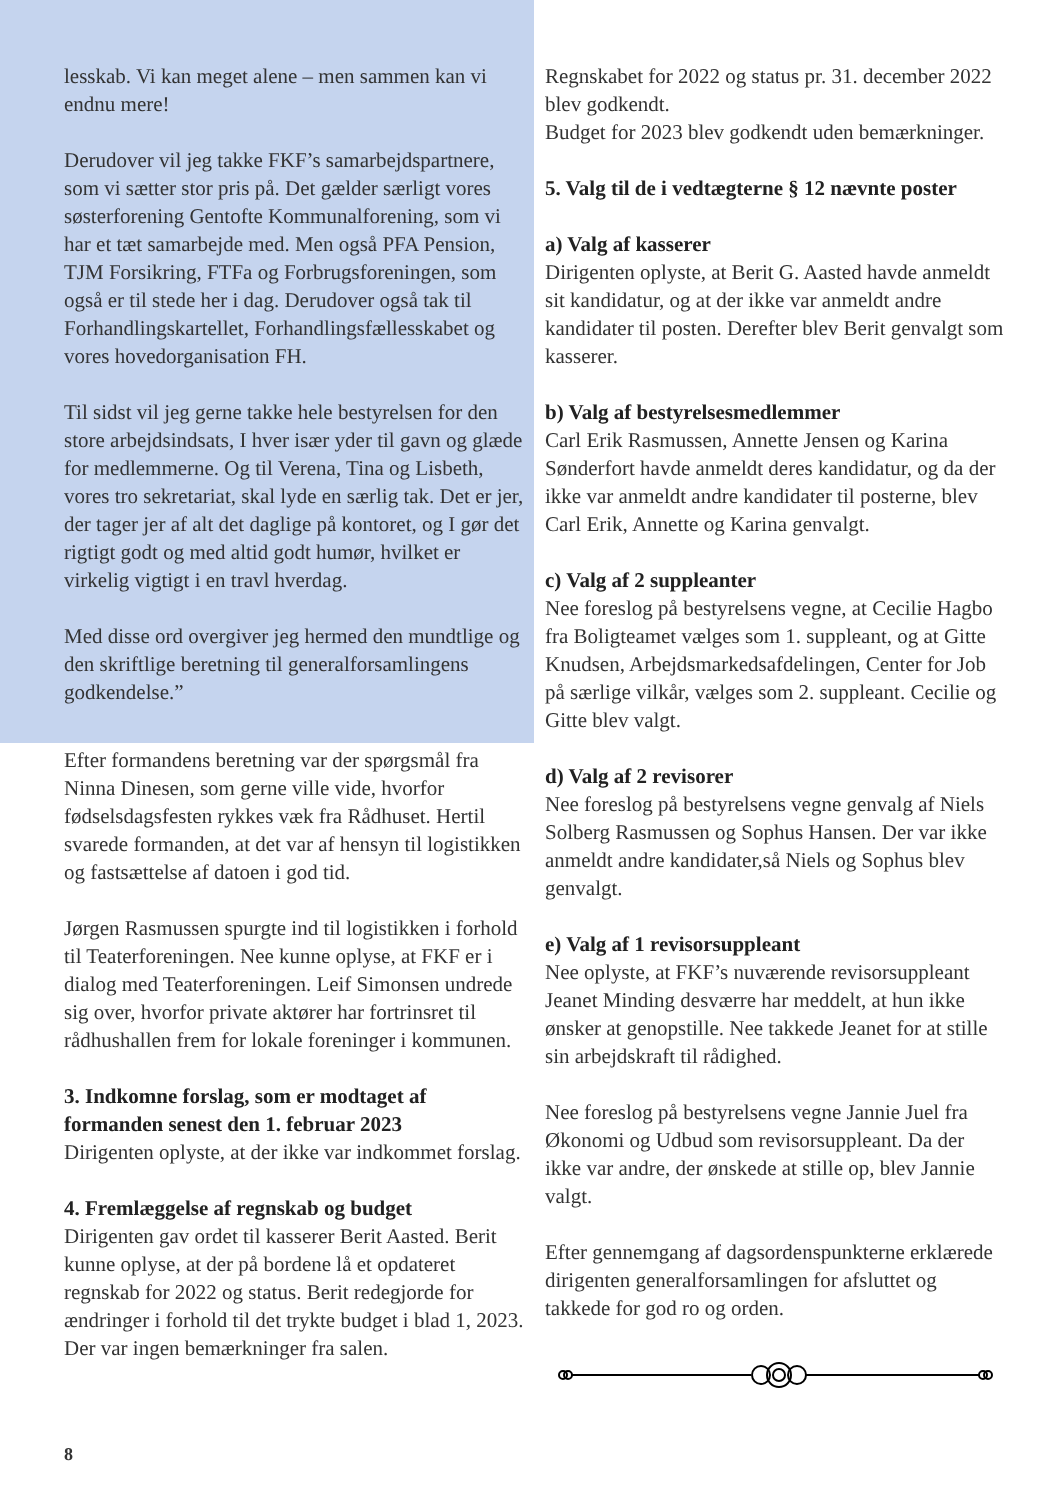lesskab. Vi kan meget alene – men sammen kan vi endnu mere!
Derudover vil jeg takke FKF’s samarbejdspartnere, som vi sætter stor pris på. Det gælder særligt vores søsterforening Gentofte Kommunalforening, som vi har et tæt samarbejde med. Men også PFA Pension, TJM Forsikring, FTFa og Forbrugsforeningen, som også er til stede her i dag. Derudover også tak til Forhandlingskartellet, Forhandlingsfællesskabet og vores hovedorganisation FH.
Til sidst vil jeg gerne takke hele bestyrelsen for den store arbejdsindsats, I hver især yder til gavn og glæde for medlemmerne. Og til Verena, Tina og Lisbeth, vores tro sekretariat, skal lyde en særlig tak. Det er jer, der tager jer af alt det daglige på kontoret, og I gør det rigtigt godt og med altid godt humør, hvilket er virkelig vigtigt i en travl hverdag.
Med disse ord overgiver jeg hermed den mundtlige og den skriftlige beretning til generalforsamlingens godkendelse.”
Efter formandens beretning var der spørgsmål fra Ninna Dinesen, som gerne ville vide, hvorfor fødselsdagsfesten rykkes væk fra Rådhuset. Hertil svarede formanden, at det var af hensyn til logistikken og fastsættelse af datoen i god tid.
Jørgen Rasmussen spurgte ind til logistikken i forhold til Teaterforeningen. Nee kunne oplyse, at FKF er i dialog med Teaterforeningen. Leif Simonsen undrede sig over, hvorfor private aktører har fortrinsret til rådhushallen frem for lokale foreninger i kommunen.
3. Indkomne forslag, som er modtaget af formanden senest den 1. februar 2023
Dirigenten oplyste, at der ikke var indkommet forslag.
4. Fremlæggelse af regnskab og budget
Dirigenten gav ordet til kasserer Berit Aasted. Berit kunne oplyse, at der på bordene lå et opdateret regnskab for 2022 og status. Berit redegjorde for ændringer i forhold til det trykte budget i blad 1, 2023. Der var ingen bemærkninger fra salen.
Regnskabet for 2022 og status pr. 31. december 2022 blev godkendt.
Budget for 2023 blev godkendt uden bemærkninger.
5. Valg til de i vedtægterne § 12 nævnte poster
a) Valg af kasserer
Dirigenten oplyste, at Berit G. Aasted havde anmeldt sit kandidatur, og at der ikke var anmeldt andre kandidater til posten. Derefter blev Berit genvalgt som kasserer.
b) Valg af bestyrelsesmedlemmer
Carl Erik Rasmussen, Annette Jensen og Karina Sønderfort havde anmeldt deres kandidatur, og da der ikke var anmeldt andre kandidater til posterne, blev Carl Erik, Annette og Karina genvalgt.
c) Valg af 2 suppleanter
Nee foreslog på bestyrelsens vegne, at Cecilie Hagbo fra Boligteamet vælges som 1. suppleant, og at Gitte Knudsen, Arbejdsmarkedsafdelingen, Center for Job på særlige vilkår, vælges som 2. suppleant. Cecilie og Gitte blev valgt.
d) Valg af 2 revisorer
Nee foreslog på bestyrelsens vegne genvalg af Niels Solberg Rasmussen og Sophus Hansen. Der var ikke anmeldt andre kandidater,så Niels og Sophus blev genvalgt.
e) Valg af 1 revisorsuppleant
Nee oplyste, at FKF’s nuværende revisorsuppleant Jeanet Minding desværre har meddelt, at hun ikke ønsker at genopstille. Nee takkede Jeanet for at stille sin arbejdskraft til rådighed.
Nee foreslog på bestyrelsens vegne Jannie Juel fra Økonomi og Udbud som revisorsuppleant. Da der ikke var andre, der ønskede at stille op, blev Jannie valgt.
Efter gennemgang af dagsordenspunkterne erklærede dirigenten generalforsamlingen for afsluttet og takkede for god ro og orden.
8